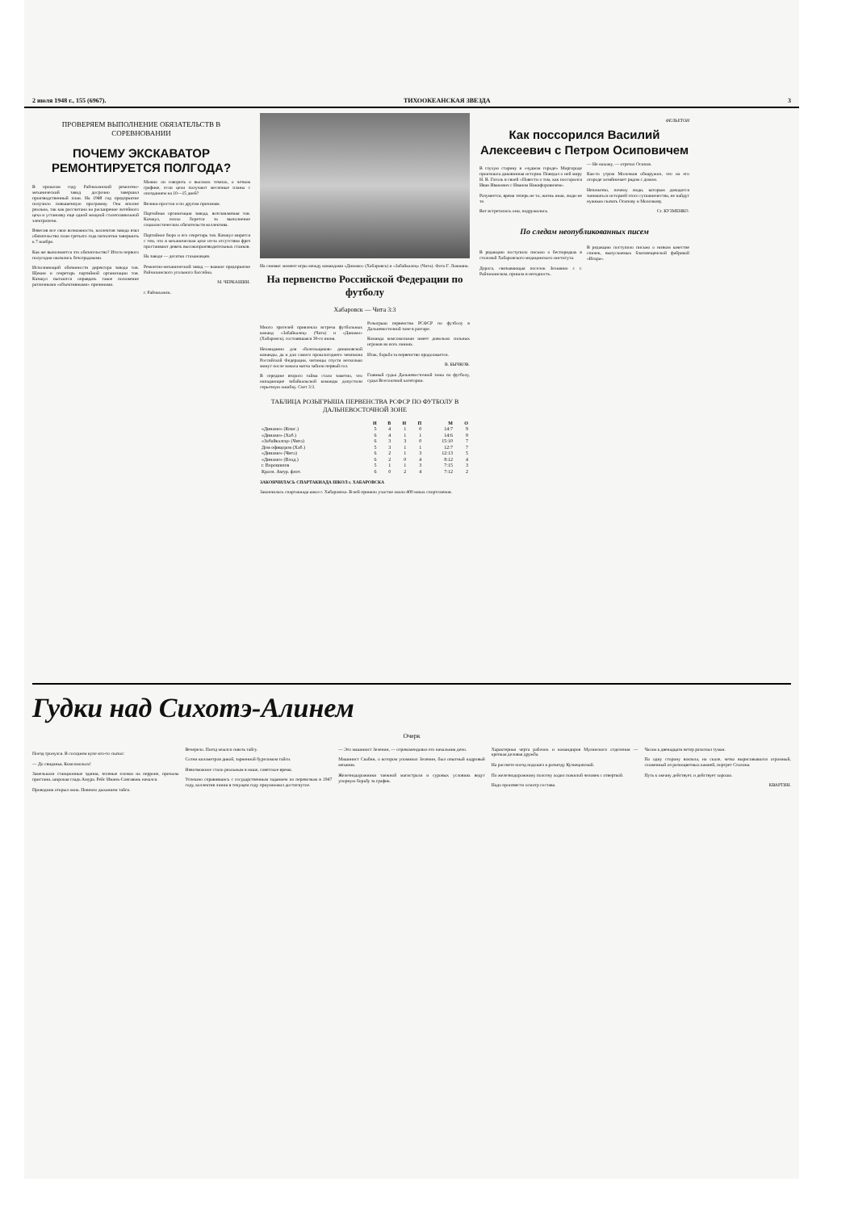2 июля 1948 г., 155 (6967). ТИХООКЕАНСКАЯ ЗВЕЗДА 3
ПРОВЕРЯЕМ ВЫПОЛНЕНИЕ ОБЯЗАТЕЛЬСТВ В СОРЕВНОВАНИИ
ПОЧЕМУ ЭКСКАВАТОР РЕМОНТИРУЕТСЯ ПОЛГОДА?
В прошлом году Райчихинский ремонтно-механический завод досрочно завершил производственный план. На 1948 год предприятие получило повышенную программу. Она вполне реальна, так как рассчитана на расширение литейного цеха и установку еще одной мощной сталеплавильной электропечи.
Взвесив все свои возможности, коллектив завода взял обязательство план третьего года пятилетки завершить к 7 ноября.
Как же выполняется это обязательство? Итоги первого полугодия оказались безотрадными.
Исполняющий обязанности директора завода тов. Щекин и секретарь партийной организации тов. Казакул пытаются оправдать такое положение различными «объективными» причинами.
Можно ли говорить о высоких темпах, о четком графике, если цехи получают месячные планы с опозданием на 10—15 дней?
Велики простои и по другим причинам.
Партийная организация завода, возглавляемая тов. Казакул, плохо борется за выполнение социалистических обязательств коллектива.
Партийное бюро и его секретарь тов. Казакул мирятся с тем, что в механическом цехе из-за отсутствия фрез простаивают девять высокопроизводительных станков.
На заводе — десятки стахановцев.
Ремонтно-механический завод — важное предприятие Райчихинского угольного бассейна.
М. ЧЕРКАШИН.
г. Райчихинск.
На снимке: момент игры между командами «Динамо» (Хабаровск) и «Забайкалец» (Чита). Фото Г. Ложкина.
На первенство Российской Федерации по футболу
Хабаровск — Чита 3:3
Много зрителей привлекла встреча футбольных команд «Забайкалец» (Чита) и «Динамо» (Хабаровск), состоявшаяся 30-го июня.
Неожиданно для «болельщиков» динамовской команды, да и для самого прошлогоднего чемпиона Российской Федерации, читинцы спустя несколько минут после начала матча забили первый гол.
В середине второго тайма стало заметно, что нападающие забайкальской команды допустили серьезную ошибку. Счет 3:3.
Розыгрыш первенства РСФСР по футболу в Дальневосточной зоне в разгаре.
Команда комсомольчан имеет довольно сильных игроков во всех линиях.
Итак, борьба за первенство продолжается.
В. БЫЧКОВ.
Главный судья Дальневосточной зоны по футболу, судья Всесоюзной категории.
ТАБЛИЦА РОЗЫГРЫША ПЕРВЕНСТВА РСФСР ПО ФУТБОЛУ В ДАЛЬНЕВОСТОЧНОЙ ЗОНЕ
| | И | В | Н | П | М | О |
| --- | --- | --- | --- | --- | --- | --- |
| «Динамо» (Комс.) | 5 | 4 | 1 | 0 | 14:7 | 9 |
| «Динамо» (Хаб.) | 6 | 4 | 1 | 1 | 14:6 | 9 |
| «Забайкалец» (Чита) | 6 | 3 | 3 | 0 | 15:10 | 7 |
| Дом офицеров (Хаб.) | 5 | 3 | 1 | 1 | 12:7 | 7 |
| «Динамо» (Чита) | 6 | 2 | 1 | 3 | 12:13 | 5 |
| «Динамо» (Влад.) | 6 | 2 | 0 | 4 | 8:12 | 4 |
| г. Ворошилов | 5 | 1 | 1 | 3 | 7:15 | 3 |
| Красн. Амур. флот. | 6 | 0 | 2 | 4 | 7:12 | 2 |
ЗАКОНЧИЛАСЬ СПАРТАКИАДА ШКОЛ г. ХАБАРОВСКА
Закончилась спартакиада школ г. Хабаровска. В ней приняло участие около 400 юных спортсменов.
ФЕЛЬЕТОН
Как поссорился Василий Алексеевич с Петром Осиповичем
В глухую старину в «чудном городе» Миргороде произошла диковинная история. Поведал о ней миру Н. В. Гоголь в своей «Повести о том, как поссорился Иван Иванович с Иваном Никифоровичем».
Разумеется, время теперь не то, жизнь иная, люди не те.
Вот встретились они, подружились.
— Не нахожу, — отрезал Осипов.
Как-то утром Молочков обнаружил, что на его огороде хозяйничает рядом с домом.
Непонятно, почему люди, которым доводится заниматься историей этого сутяжничества, не найдут нужным сказать Осипову и Молочкову.
Ст. КУЗМЕНКО.
По следам неопубликованных писем
В редакцию поступило письмо о беспорядках в столовой Хабаровского медицинского института.
Дорога, связывающая поселок Зельвино с г. Райчихинском, пришла в негодность.
В редакцию поступило письмо о низком качестве спичек, выпускаемых благовещенской фабрикой «Искра».
Гудки над Сихотэ-Алинем
Очерк
Поезд тронулся. В соседнем купе кто-то сказал:
— До свиданья, Комсомольск!
Замелькали станционные здания, зеленые елочки на перроне, причалы пристани, широкая гладь Амура. Рейс Иманъ-Совгавань начался.
Проводник открыл окна. Повеяло дыханием тайги.
Вечерело. Поезд мчался сквозь тайгу.
Сотни километров дикой, зарненной буреломом тайги.
Невозможное стало реальным в наше, советское время.
Успешно справившись с государственным заданием по перевозкам в 1947 году, коллектив линии в текущем году приумножил достигнутое.
— Это машинист Зеленин, — отрекомендовал его начальник депо.
Машинист Скабин, о котором упоминал Зеленин, был опытный кадровый механик.
Железнодорожники таежной магистрали и суровых условиях ведут упорную борьбу за график.
Характерная черта рабочих и командиров Мулинского отделения — крепкая деловая дружба.
На рассвете поезд подошел к разъезду Кузнецовский.
По железнодорожному полотну ходил пожилой человек с отверткой.
Надо произвести осмотр состава.
Часам к двенадцати ветер разогнал туман.
По одну сторону вокзала, на скале, четко вырисовывался огромный, сложенный из разноцветных камней, портрет Сталина.
Путь к океану действует, и действует хорошо.
КВАРТИН.